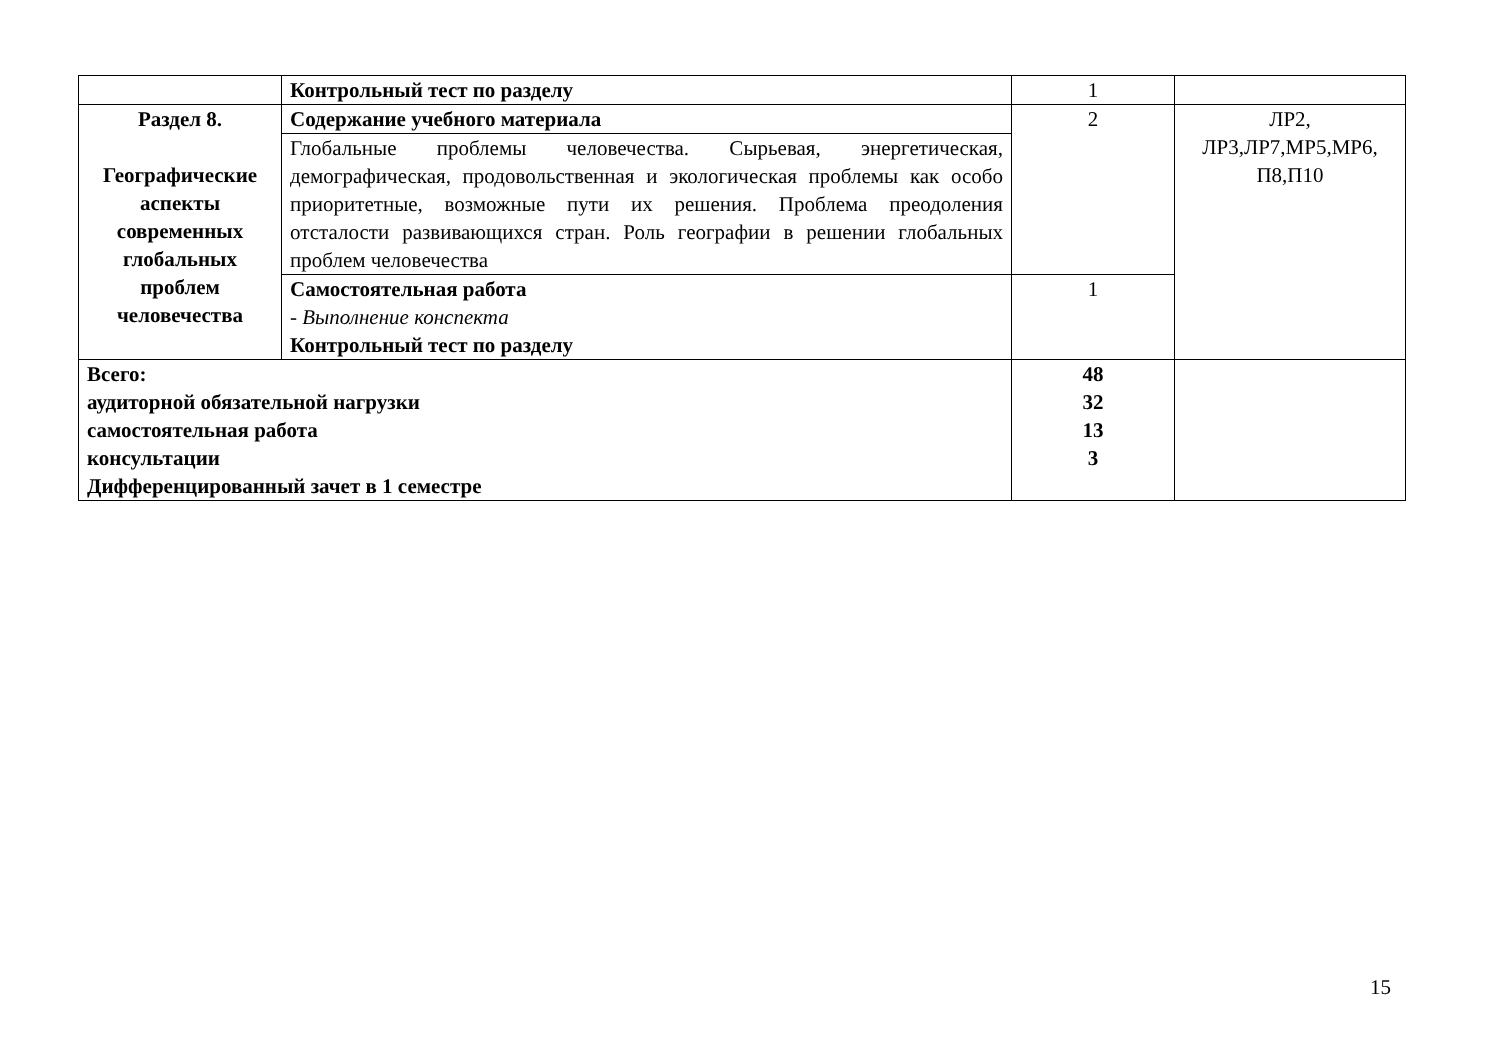| | Контрольный тест по разделу | 1 | |
| Раздел 8. Географические аспекты современных глобальных проблем человечества | Содержание учебного материала | 2 | ЛР2, ЛР3,ЛР7,МР5,МР6, П8,П10 |
| | Глобальные проблемы человечества. Сырьевая, энергетическая, демографическая, продовольственная и экологическая проблемы как особо приоритетные, возможные пути их решения. Проблема преодоления отсталости развивающихся стран. Роль географии в решении глобальных проблем человечества | | |
| | Самостоятельная работа - Выполнение конспекта Контрольный тест по разделу | 1 | |
| Всего: аудиторной обязательной нагрузки самостоятельная работа консультации Дифференцированный зачет в 1 семестре | | 48 32 13 3 | |
15